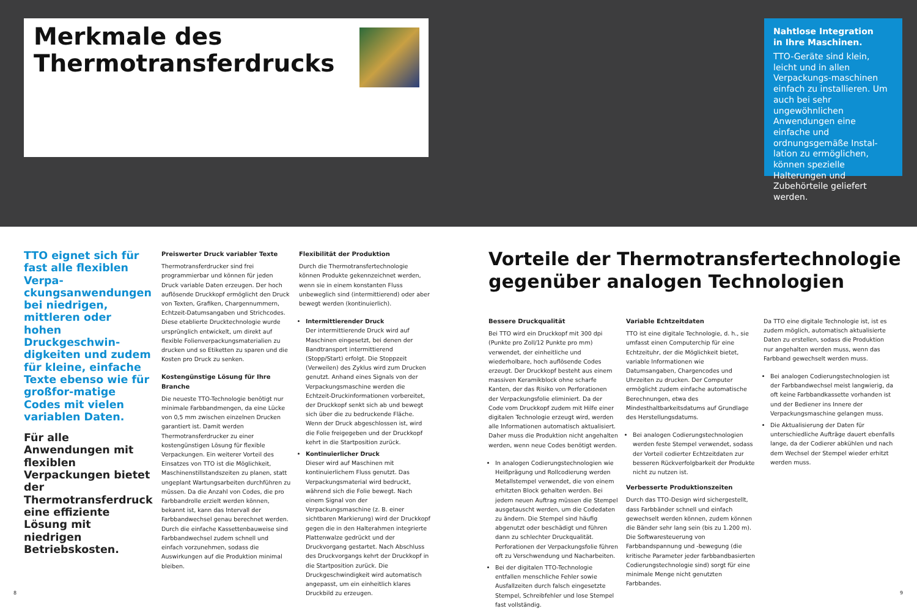Merkmale des
Thermotransferdrucks
Nahtlose Integration
in Ihre Maschinen.
TTO-Geräte sind klein, leicht und in allen Verpackungs-maschinen einfach zu installieren. Um auch bei sehr ungewöhnlichen Anwendungen eine einfache und ordnungsgemäße Instal-lation zu ermöglichen, können spezielle Halterungen und Zubehörteile geliefert werden.
TTO eignet sich für fast alle flexiblen Verpa-ckungsanwendungen bei niedrigen, mittleren oder hohen Druckgeschwin-digkeiten und zudem für kleine, einfache Texte ebenso wie für großfor-matige Codes mit vielen variablen Daten.
Für alle Anwendungen mit flexiblen Verpackungen bietet der Thermotransferdruck eine effiziente Lösung mit niedrigen Betriebskosten.
Preiswerter Druck variabler Texte
Thermotransferdrucker sind frei programmierbar und können für jeden Druck variable Daten erzeugen. Der hoch auflösende Druckkopf ermöglicht den Druck von Texten, Grafiken, Chargennummern, Echtzeit-Datumsangaben und Strichcodes. Diese etablierte Drucktechnologie wurde ursprünglich entwickelt, um direkt auf flexible Folienverpackungsmaterialien zu drucken und so Etiketten zu sparen und die Kosten pro Druck zu senken.
Kostengünstige Lösung für Ihre Branche
Die neueste TTO-Technologie benötigt nur minimale Farbbandmengen, da eine Lücke von 0,5 mm zwischen einzelnen Drucken garantiert ist. Damit werden Thermotransferdrucker zu einer kostengünstigen Lösung für flexible Verpackungen. Ein weiterer Vorteil des Einsatzes von TTO ist die Möglichkeit, Maschinenstillstandszeiten zu planen, statt ungeplant Wartungsarbeiten durchführen zu müssen. Da die Anzahl von Codes, die pro Farbbandrolle erzielt werden können, bekannt ist, kann das Intervall der Farbbandwechsel genau berechnet werden. Durch die einfache Kassettenbauweise sind Farbbandwechsel zudem schnell und einfach vorzunehmen, sodass die Auswirkungen auf die Produktion minimal bleiben.
Flexibilität der Produktion
Durch die Thermotransfertechnologie können Produkte gekennzeichnet werden, wenn sie in einem konstanten Fluss unbeweglich sind (intermittierend) oder aber bewegt werden (kontinuierlich).
Intermittierender Druck
Der intermittierende Druck wird auf Maschinen eingesetzt, bei denen der Bandtransport intermittierend (Stopp/Start) erfolgt. Die Stoppzeit (Verweilen) des Zyklus wird zum Drucken genutzt. Anhand eines Signals von der Verpackungsmaschine werden die Echtzeit-Druckinformationen vorbereitet, der Druckkopf senkt sich ab und bewegt sich über die zu bedruckende Fläche. Wenn der Druck abgeschlossen ist, wird die Folie freigegeben und der Druckkopf kehrt in die Startposition zurück.
Kontinuierlicher Druck
Dieser wird auf Maschinen mit kontinuierlichem Fluss genutzt. Das Verpackungsmaterial wird bedruckt, während sich die Folie bewegt. Nach einem Signal von der Verpackungsmaschine (z. B. einer sichtbaren Markierung) wird der Druckkopf gegen die in den Halterahmen integrierte Plattenwalze gedrückt und der Druckvorgang gestartet. Nach Abschluss des Druckvorgangs kehrt der Druckkopf in die Startposition zurück. Die Druckgeschwindigkeit wird automatisch angepasst, um ein einheitlich klares Druckbild zu erzeugen.
Vorteile der Thermotransfertechnologie
gegenüber analogen Technologien
Bessere Druckqualität
Bei TTO wird ein Druckkopf mit 300 dpi (Punkte pro Zoll/12 Punkte pro mm) verwendet, der einheitliche und wiederholbare, hoch auflösende Codes erzeugt. Der Druckkopf besteht aus einem massiven Keramikblock ohne scharfe Kanten, der das Risiko von Perforationen der Verpackungsfolie eliminiert. Da der Code vom Druckkopf zudem mit Hilfe einer digitalen Technologie erzeugt wird, werden alle Informationen automatisch aktualisiert. Daher muss die Produktion nicht angehalten werden, wenn neue Codes benötigt werden.
In analogen Codierungstechnologien wie Heißprägung und Rollcodierung werden Metallstempel verwendet, die von einem erhitzten Block gehalten werden. Bei jedem neuen Auftrag müssen die Stempel ausgetauscht werden, um die Codedaten zu ändern. Die Stempel sind häufig abgenutzt oder beschädigt und führen dann zu schlechter Druckqualität. Perforationen der Verpackungsfolie führen oft zu Verschwendung und Nacharbeiten.
Bei der digitalen TTO-Technologie entfallen menschliche Fehler sowie Ausfallzeiten durch falsch eingesetzte Stempel, Schreibfehler und lose Stempel fast vollständig.
Variable Echtzeitdaten
TTO ist eine digitale Technologie, d. h., sie umfasst einen Computerchip für eine Echtzeituhr, der die Möglichkeit bietet, variable Informationen wie Datumsangaben, Chargencodes und Uhrzeiten zu drucken. Der Computer ermöglicht zudem einfache automatische Berechnungen, etwa des Mindesthaltbarkeitsdatums auf Grundlage des Herstellungsdatums.
Bei analogen Codierungstechnologien werden feste Stempel verwendet, sodass der Vorteil codierter Echtzeitdaten zur besseren Rückverfolgbarkeit der Produkte nicht zu nutzen ist.
Verbesserte Produktionszeiten
Durch das TTO-Design wird sichergestellt, dass Farbbänder schnell und einfach gewechselt werden können, zudem können die Bänder sehr lang sein (bis zu 1.200 m). Die Softwaresteuerung von Farbbandspannung und -bewegung (die kritische Parameter jeder farbbandbasierten Codierungstechnologie sind) sorgt für eine minimale Menge nicht genutzten Farbbandes.
Da TTO eine digitale Technologie ist, ist es zudem möglich, automatisch aktualisierte Daten zu erstellen, sodass die Produktion nur angehalten werden muss, wenn das Farbband gewechselt werden muss.
Bei analogen Codierungstechnologien ist der Farbbandwechsel meist langwierig, da oft keine Farbbandkassette vorhanden ist und der Bediener ins Innere der Verpackungsmaschine gelangen muss.
Die Aktualisierung der Daten für unterschiedliche Aufträge dauert ebenfalls lange, da der Codierer abkühlen und nach dem Wechsel der Stempel wieder erhitzt werden muss.
8 9